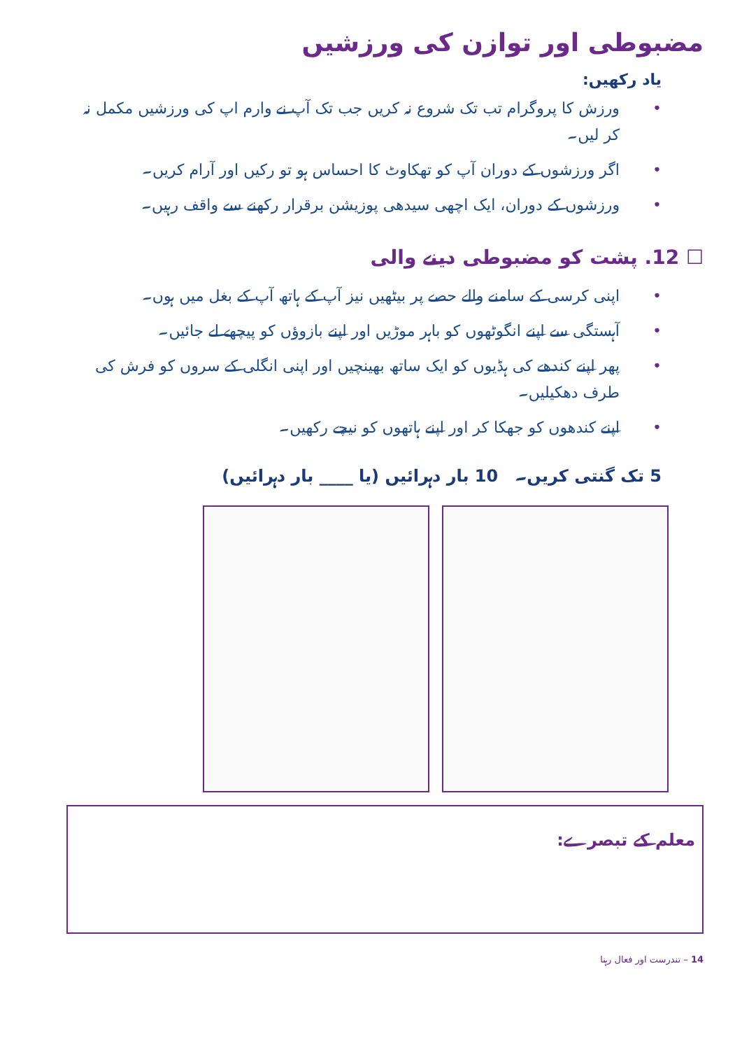مضبوطی اور توازن کی ورزشیں
یاد رکھیں:
• ورزش کا پروگرام تب تک شروع نہ کریں جب تک آپ نے وارم اپ کی ورزشیں مکمل نہ کر لیں۔
• اگر ورزشوں کے دوران آپ کو تھکاوٹ کا احساس ہو تو رکیں اور آرام کریں۔
• ورزشوں کے دوران، ایک اچھی سیدھی پوزیشن برقرار رکھنے سے واقف رہیں۔
☐ 12. پشت کو مضبوطی دینے والی
• اپنی کرسی کے سامنے والے حصے پر بیٹھیں نیز آپ کے ہاتھ آپ کے بغل میں ہوں۔
• آہستگی سے اپنے انگوٹھوں کو باہر موڑیں اور اپنے بازوؤں کو پیچھے لے جائیں۔
• پھر اپنے کندھے کی ہڈیوں کو ایک ساتھ بھینچیں اور اپنی انگلی کے سروں کو فرش کی طرف دھکیلیں۔
• اپنے کندھوں کو جھکا کر اور اپنے ہاتھوں کو نیچے رکھیں۔
5 تک گنتی کریں۔ 10 بار دہرائیں (یا ____ بار دہرائیں)
معلم کے تبصرے:
14 – تندرست اور فعال رہنا